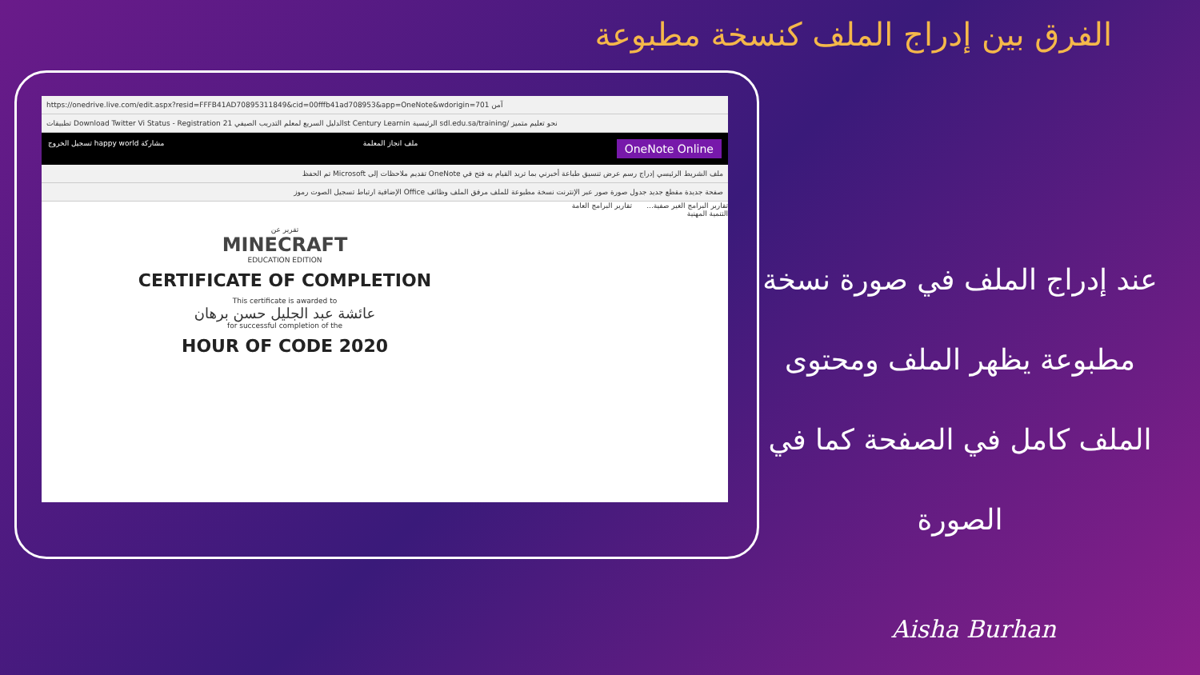الفرق بين إدراج الملف كنسخة مطبوعة
https://onedrive.live.com/edit.aspx?resid=FFFB41AD70895311849&cid=00fffb41ad708953&app=OneNote&wdorigin=701 آمن
تطبيقات Download Twitter Vi Status - Registration الدليل السريع لمعلم التدريب الصيفي 21st Century Learnin الرئيسية sdl.edu.sa/training/ نحو تعليم متميز
تسجيل الخروج happy world مشاركة ملف انجاز المعلمة OneNote Online
ملف الشريط الرئيسي إدراج رسم عرض تنسيق طباعة أخبرني بما تريد القيام به فتح في OneNote تقديم ملاحظات إلى Microsoft تم الحفظ
صفحة جديدة مقطع جديد جدول صورة صور عبر الإنترنت نسخة مطبوعة للملف مرفق الملف وظائف Office الإضافية ارتباط تسجيل الصوت رموز
تقارير البرامج الغير صفية... التنمية المهنية
تقارير البرامج العامة
تقرير عن
MINECRAFT
EDUCATION EDITION
CERTIFICATE OF COMPLETION
This certificate is awarded to
عائشة عبد الجليل حسن برهان
for successful completion of the
HOUR OF CODE 2020
عند إدراج الملف في صورة نسخة مطبوعة يظهر الملف ومحتوى الملف كامل في الصفحة كما في الصورة
Aisha Burhan